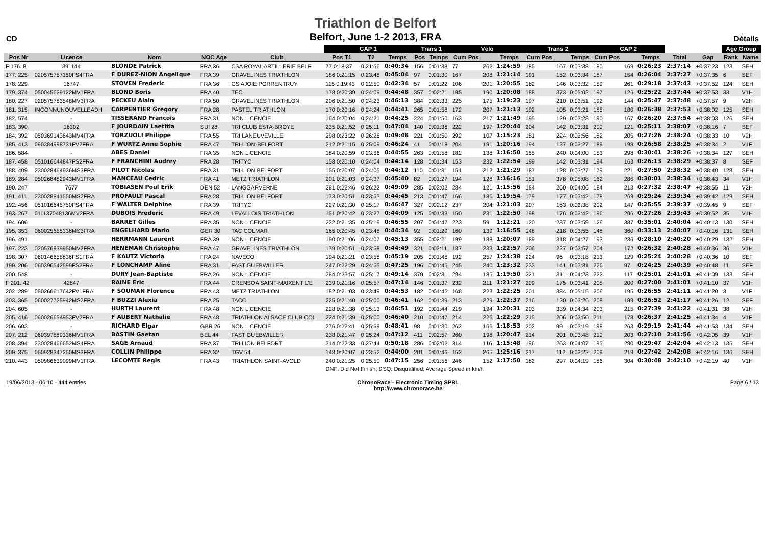CD
Triathlon de Belfort
Belfort, June 1-2 2013, FRA
Détails
| | | | | | CAP 1 | | | Trans 1 | | Velo | | | Trans 2 | | | CAP 2 | | | | | Age Group | |
| --- | --- | --- | --- | --- | --- | --- | --- | --- | --- | --- | --- | --- | --- | --- | --- | --- | --- | --- | --- | --- | --- | --- |
| Pos Nr | Licence | Nom | NOC Age | Club | Pos T1 | T2 | Temps | Pos | Temps | Cum Pos | | Temps | Cum Pos | | Temps | Cum Pos | | Temps | Total | Gap | Rank | Name |
| F 176. 8 | 391144 | BLONDE Patrick | FRA 36 | CSA ROYAL ARTILLERIE BELF | 77 0:18:37 | 0:21:56 | 0:40:34 | 156 | 0:01:38 | 77 | 262 | 1:24:59 | 185 | 167 | 0:03:38 | 180 | 169 | 0:26:23 | 2:37:14 | +0:37:23 | 123 | SEH |
| 177. 225 | 020575757150FS4FRA | F DUREZ-NION Angelique | FRA 39 | GRAVELINES TRIATHLON | 186 0:21:15 | 0:23:48 | 0:45:04 | 97 | 0:01:30 | 167 | 208 | 1:21:14 | 191 | 152 | 0:03:34 | 187 | 154 | 0:26:04 | 2:37:27 | +0:37:35 | 6 | SEF |
| 178. 229 | 16747 | STOVEN Frederic | FRA 36 | GS AJOIE PORRENTRUY | 115 0:19:43 | 0:22:50 | 0:42:34 | 57 | 0:01:22 | 106 | 201 | 1:20:55 | 162 | 146 | 0:03:32 | 159 | 261 | 0:29:18 | 2:37:43 | +0:37:52 | 124 | SEH |
| 179. 374 | 050045629122MV1FRA | BLOND Boris | FRA 40 | TEC | 178 0:20:39 | 0:24:09 | 0:44:48 | 357 | 0:02:21 | 195 | 190 | 1:20:08 | 188 | 373 | 0:05:02 | 197 | 126 | 0:25:22 | 2:37:44 | +0:37:53 | 33 | V1H |
| 180. 227 | 020575783548MV3FRA | PECKEU Alain | FRA 50 | GRAVELINES TRIATHLON | 206 0:21:50 | 0:24:23 | 0:46:13 | 384 | 0:02:33 | 225 | 175 | 1:19:23 | 197 | 210 | 0:03:51 | 192 | 144 | 0:25:47 | 2:37:48 | +0:37:57 | 9 | V2H |
| 181. 315 | INCONNUNOUVELLEADH | CARPENTIER Gregory | FRA 28 | PASTEL TRIATHLON | 170 0:20:16 | 0:24:24 | 0:44:41 | 265 | 0:01:58 | 172 | 207 | 1:21:13 | 192 | 105 | 0:03:21 | 185 | 180 | 0:26:38 | 2:37:53 | +0:38:02 | 125 | SEH |
| 182. 574 | - | TISSERAND Francois | FRA 31 | NON LICENCIE | 164 0:20:04 | 0:24:21 | 0:44:25 | 224 | 0:01:50 | 163 | 217 | 1:21:49 | 195 | 129 | 0:03:28 | 190 | 167 | 0:26:20 | 2:37:54 | +0:38:03 | 126 | SEH |
| 183. 390 | 16302 | F JOURDAIN Laetitia | SUI 28 | TRI CLUB ESTA-BROYE | 235 0:21:52 | 0:25:11 | 0:47:04 | 140 | 0:01:36 | 222 | 197 | 1:20:44 | 204 | 142 | 0:03:31 | 200 | 121 | 0:25:11 | 2:38:07 | +0:38:16 | 7 | SEF |
| 184. 392 | 050369143643MV4FRA | TORZUOLI Philippe | FRA 55 | TRI LANEUVEVILLE | 298 0:23:22 | 0:26:26 | 0:49:48 | 221 | 0:01:50 | 292 | 107 | 1:15:23 | 181 | 224 | 0:03:56 | 182 | 205 | 0:27:26 | 2:38:24 | +0:38:33 | 10 | V2H |
| 185. 413 | 090384998731FV2FRA | F WURTZ Anne Sophie | FRA 47 | TRI-LION-BELFORT | 212 0:21:15 | 0:25:09 | 0:46:24 | 41 | 0:01:18 | 204 | 191 | 1:20:16 | 194 | 127 | 0:03:27 | 189 | 198 | 0:26:58 | 2:38:25 | +0:38:34 | 2 | V1F |
| 186. 584 | - | ABES Daniel | FRA 35 | NON LICENCIE | 184 0:20:59 | 0:23:56 | 0:44:55 | 263 | 0:01:58 | 182 | 138 | 1:16:50 | 155 | 240 | 0:04:00 | 153 | 298 | 0:30:41 | 2:38:26 | +0:38:34 | 127 | SEH |
| 187. 458 | 051016644847FS2FRA | F FRANCHINI Audrey | FRA 28 | TRITYC | 158 0:20:10 | 0:24:04 | 0:44:14 | 128 | 0:01:34 | 153 | 232 | 1:22:54 | 199 | 142 | 0:03:31 | 194 | 163 | 0:26:13 | 2:38:29 | +0:38:37 | 8 | SEF |
| 188. 409 | 230028464936MS3FRA | PILOT Nicolas | FRA 31 | TRI-LION BELFORT | 155 0:20:07 | 0:24:05 | 0:44:12 | 110 | 0:01:31 | 151 | 212 | 1:21:29 | 187 | 128 | 0:03:27 | 179 | 221 | 0:27:50 | 2:38:32 | +0:38:40 | 128 | SEH |
| 189. 284 | 050268482943MV1FRA | MANCEAU Cedric | FRA 41 | METZ TRIATHLON | 201 0:21:03 | 0:24:37 | 0:45:40 | 82 | 0:01:27 | 194 | 128 | 1:16:16 | 151 | 378 | 0:05:08 | 162 | 286 | 0:30:01 | 2:38:34 | +0:38:43 | 34 | V1H |
| 190. 247 | 7677 | TOBIASEN Poul Erik | DEN 52 | LANGGARVERNE | 281 0:22:46 | 0:26:22 | 0:49:09 | 285 | 0:02:02 | 284 | 121 | 1:15:56 | 184 | 260 | 0:04:06 | 184 | 213 | 0:27:32 | 2:38:47 | +0:38:55 | 11 | V2H |
| 191. 411 | 230028841550MS2FRA | PROFAULT Pascal | FRA 28 | TRI-LION BELFORT | 173 0:20:51 | 0:23:53 | 0:44:45 | 213 | 0:01:47 | 166 | 186 | 1:19:54 | 179 | 177 | 0:03:42 | 178 | 269 | 0:29:24 | 2:39:34 | +0:39:42 | 129 | SEH |
| 192. 456 | 051016645750FS4FRA | F WALTER Delphine | FRA 39 | TRITYC | 227 0:21:30 | 0:25:17 | 0:46:47 | 327 | 0:02:12 | 237 | 204 | 1:21:03 | 207 | 163 | 0:03:38 | 202 | 147 | 0:25:55 | 2:39:37 | +0:39:45 | 9 | SEF |
| 193. 267 | 011137048136MV2FRA | DUBOIS Frederic | FRA 49 | LEVALLOIS TRIATHLON | 151 0:20:42 | 0:23:27 | 0:44:09 | 125 | 0:01:33 | 150 | 231 | 1:22:50 | 198 | 176 | 0:03:42 | 196 | 206 | 0:27:26 | 2:39:43 | +0:39:52 | 35 | V1H |
| 194. 606 | - | BARRET Gilles | FRA 35 | NON LICENCIE | 232 0:21:35 | 0:25:19 | 0:46:55 | 207 | 0:01:47 | 223 | 59 | 1:12:21 | 120 | 237 | 0:03:59 | 126 | 387 | 0:35:01 | 2:40:04 | +0:40:13 | 130 | SEH |
| 195. 353 | 060025655336MS3FRA | ENGELHARD Mario | GER 30 | TAC COLMAR | 165 0:20:45 | 0:23:48 | 0:44:34 | 92 | 0:01:29 | 160 | 139 | 1:16:55 | 148 | 218 | 0:03:55 | 148 | 360 | 0:33:13 | 2:40:07 | +0:40:16 | 131 | SEH |
| 196. 491 | - | HERRMANN Laurent | FRA 39 | NON LICENCIE | 190 0:21:06 | 0:24:07 | 0:45:13 | 355 | 0:02:21 | 199 | 188 | 1:20:07 | 189 | 318 | 0:04:27 | 193 | 236 | 0:28:10 | 2:40:20 | +0:40:29 | 132 | SEH |
| 197. 223 | 020576939950MV2FRA | HENEMAN Christophe | FRA 47 | GRAVELINES TRIATHLON | 179 0:20:51 | 0:23:58 | 0:44:49 | 321 | 0:02:11 | 187 | 233 | 1:22:57 | 206 | 227 | 0:03:57 | 204 | 172 | 0:26:32 | 2:40:28 | +0:40:36 | 36 | V1H |
| 198. 307 | 060146658836FS1FRA | F KAUTZ Victoria | FRA 24 | NAVECO | 194 0:21:21 | 0:23:58 | 0:45:19 | 205 | 0:01:46 | 192 | 257 | 1:24:38 | 224 | 96 | 0:03:18 | 213 | 129 | 0:25:24 | 2:40:28 | +0:40:36 | 10 | SEF |
| 199. 206 | 060396542599FS3FRA | F LONCHAMP Aline | FRA 31 | FAST GUEBWILLER | 247 0:22:29 | 0:24:55 | 0:47:25 | 196 | 0:01:45 | 245 | 240 | 1:23:32 | 233 | 141 | 0:03:31 | 226 | 97 | 0:24:25 | 2:40:39 | +0:40:48 | 11 | SEF |
| 200. 548 | - | DURY Jean-Baptiste | FRA 26 | NON LICENCIE | 284 0:23:57 | 0:25:17 | 0:49:14 | 379 | 0:02:31 | 294 | 185 | 1:19:50 | 221 | 311 | 0:04:23 | 222 | 117 | 0:25:01 | 2:41:01 | +0:41:09 | 133 | SEH |
| F 201. 42 | 42847 | RAINE Eric | FRA 44 | CRENSOA SAINT-MAIXENT L'E | 239 0:21:16 | 0:25:57 | 0:47:14 | 146 | 0:01:37 | 232 | 211 | 1:21:27 | 209 | 175 | 0:03:41 | 205 | 200 | 0:27:00 | 2:41:01 | +0:41:10 | 37 | V1H |
| 202. 289 | 050266617642FV1FRA | F SOUMAN Florence | FRA 43 | METZ TRIATHLON | 182 0:21:03 | 0:23:49 | 0:44:53 | 182 | 0:01:42 | 168 | 223 | 1:22:25 | 201 | 384 | 0:05:15 | 206 | 195 | 0:26:55 | 2:41:11 | +0:41:20 | 3 | V1F |
| 203. 365 | 060027725942MS2FRA | F BUZZI Alexia | FRA 25 | TACC | 225 0:21:40 | 0:25:00 | 0:46:41 | 162 | 0:01:39 | 213 | 229 | 1:22:37 | 216 | 120 | 0:03:26 | 208 | 189 | 0:26:52 | 2:41:17 | +0:41:26 | 12 | SEF |
| 204. 605 | - | HURTH Laurent | FRA 48 | NON LICENCIE | 228 0:21:38 | 0:25:13 | 0:46:51 | 192 | 0:01:44 | 219 | 194 | 1:20:31 | 203 | 339 | 0:04:34 | 203 | 215 | 0:27:39 | 2:41:22 | +0:41:31 | 38 | V1H |
| 205. 416 | 060026654953FV2FRA | F AUBERT Nathalie | FRA 48 | TRIATHLON ALSACE CLUB COL | 224 0:21:39 | 0:25:00 | 0:46:40 | 210 | 0:01:47 | 214 | 226 | 1:22:29 | 215 | 206 | 0:03:50 | 211 | 178 | 0:26:37 | 2:41:25 | +0:41:34 | 4 | V1F |
| 206. 603 | - | RICHARD Elgar | GBR 26 | NON LICENCIE | 276 0:22:41 | 0:25:59 | 0:48:41 | 98 | 0:01:30 | 262 | 166 | 1:18:53 | 202 | 99 | 0:03:19 | 198 | 263 | 0:29:19 | 2:41:44 | +0:41:53 | 134 | SEH |
| 207. 212 | 060397889336MV1FRA | BASTIN Gaetan | BEL 44 | FAST GUEBWILLER | 238 0:21:47 | 0:25:24 | 0:47:12 | 411 | 0:02:57 | 260 | 198 | 1:20:47 | 214 | 201 | 0:03:48 | 210 | 203 | 0:27:10 | 2:41:56 | +0:42:05 | 39 | V1H |
| 208. 394 | 230028466652MS4FRA | SAGE Arnaud | FRA 37 | TRI LION BELFORT | 314 0:22:33 | 0:27:44 | 0:50:18 | 286 | 0:02:02 | 314 | 116 | 1:15:48 | 196 | 263 | 0:04:07 | 195 | 280 | 0:29:47 | 2:42:04 | +0:42:13 | 135 | SEH |
| 209. 375 | 050928347250MS3FRA | COLLIN Philippe | FRA 32 | TGV 54 | 148 0:20:07 | 0:23:52 | 0:44:00 | 201 | 0:01:46 | 152 | 265 | 1:25:16 | 217 | 112 | 0:03:22 | 209 | 219 | 0:27:42 | 2:42:08 | +0:42:16 | 136 | SEH |
| 210. 443 | 050986639099MV1FRA | LECOMTE Regis | FRA 43 | TRIATHLON SAINT-AVOLD | 240 0:21:25 | 0:25:50 | 0:47:15 | 256 | 0:01:56 | 246 | 152 | 1:17:50 | 182 | 297 | 0:04:19 | 186 | 304 | 0:30:48 | 2:42:10 | +0:42:19 | 40 | V1H |
| | | | | | DNF: Did Not Finish; DSQ: Disqualified; Average Speed in km/h | | | | | | | | | | | | | | | | | |
19/06/2013 - 06:10 - 444 entries
ChronoRace - Electronic Timing SPRL
http://www.chronorace.be
Page 6 / 13